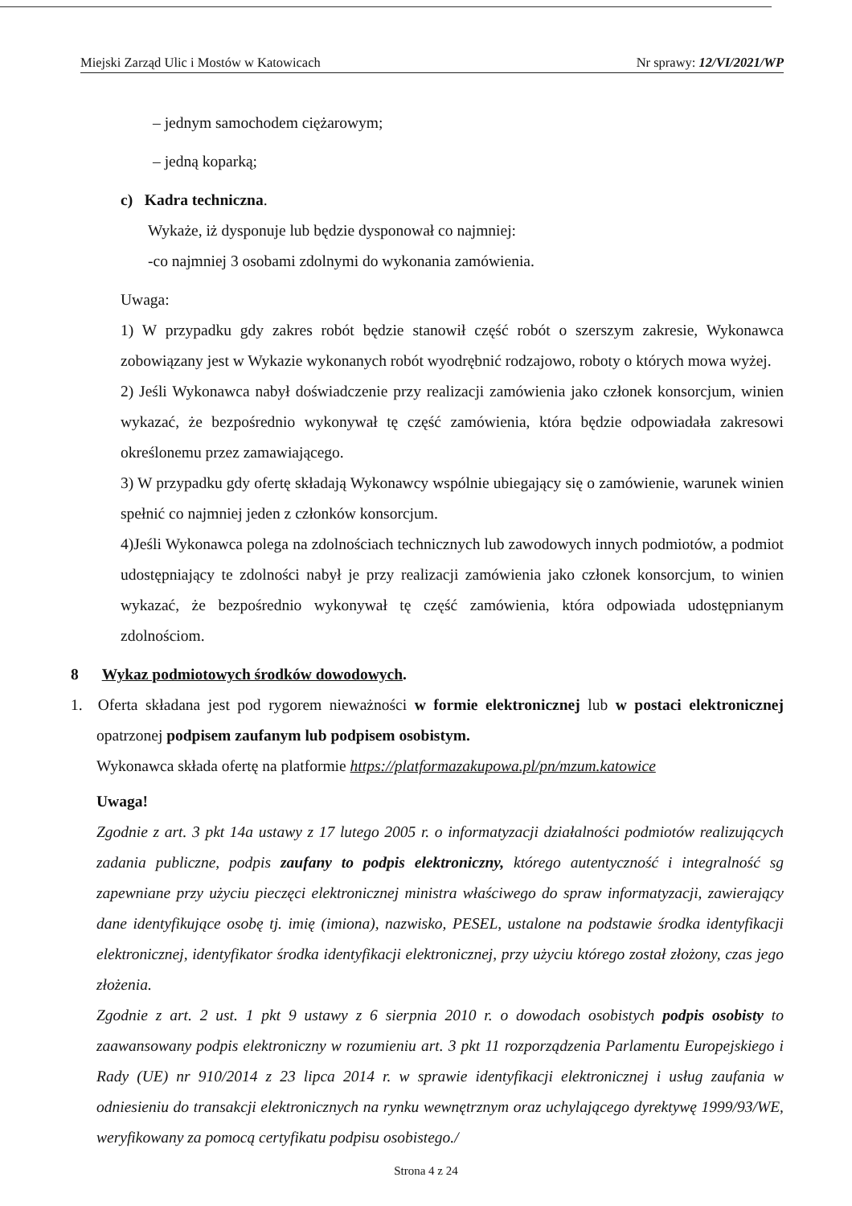Miejski Zarząd Ulic i Mostów w Katowicach Nr sprawy: 12/VI/2021/WP
– jednym samochodem ciężarowym;
– jedną koparką;
c) Kadra techniczna.
Wykaże, iż dysponuje lub będzie dysponował co najmniej:
-co najmniej 3 osobami zdolnymi do wykonania zamówienia.
Uwaga:
1) W przypadku gdy zakres robót będzie stanowił część robót o szerszym zakresie, Wykonawca zobowiązany jest w Wykazie wykonanych robót wyodrębnić rodzajowo, roboty o których mowa wyżej.
2) Jeśli Wykonawca nabył doświadczenie przy realizacji zamówienia jako członek konsorcjum, winien wykazać, że bezpośrednio wykonywał tę część zamówienia, która będzie odpowiadała zakresowi określonemu przez zamawiającego.
3) W przypadku gdy ofertę składają Wykonawcy wspólnie ubiegający się o zamówienie, warunek winien spełnić co najmniej jeden z członków konsorcjum.
4)Jeśli Wykonawca polega na zdolnościach technicznych lub zawodowych innych podmiotów, a podmiot udostępniający te zdolności nabył je przy realizacji zamówienia jako członek konsorcjum, to winien wykazać, że bezpośrednio wykonywał tę część zamówienia, która odpowiada udostępnianym zdolnościom.
8 Wykaz podmiotowych środków dowodowych.
1. Oferta składana jest pod rygorem nieważności w formie elektronicznej lub w postaci elektronicznej opatrzonej podpisem zaufanym lub podpisem osobistym.
Wykonawca składa ofertę na platformie https://platformazakupowa.pl/pn/mzum.katowice
Uwaga!
Zgodnie z art. 3 pkt 14a ustawy z 17 lutego 2005 r. o informatyzacji działalności podmiotów realizujących zadania publiczne, podpis zaufany to podpis elektroniczny, którego autentyczność i integralność sg zapewniane przy użyciu pieczęci elektronicznej ministra właściwego do spraw informatyzacji, zawierający dane identyfikujące osobę tj. imię (imiona), nazwisko, PESEL, ustalone na podstawie środka identyfikacji elektronicznej, identyfikator środka identyfikacji elektronicznej, przy użyciu którego został złożony, czas jego złożenia.
Zgodnie z art. 2 ust. 1 pkt 9 ustawy z 6 sierpnia 2010 r. o dowodach osobistych podpis osobisty to zaawansowany podpis elektroniczny w rozumieniu art. 3 pkt 11 rozporządzenia Parlamentu Europejskiego i Rady (UE) nr 910/2014 z 23 lipca 2014 r. w sprawie identyfikacji elektronicznej i usług zaufania w odniesieniu do transakcji elektronicznych na rynku wewnętrznym oraz uchylającego dyrektywę 1999/93/WE, weryfikowany za pomocą certyfikatu podpisu osobistego./
Strona 4 z 24